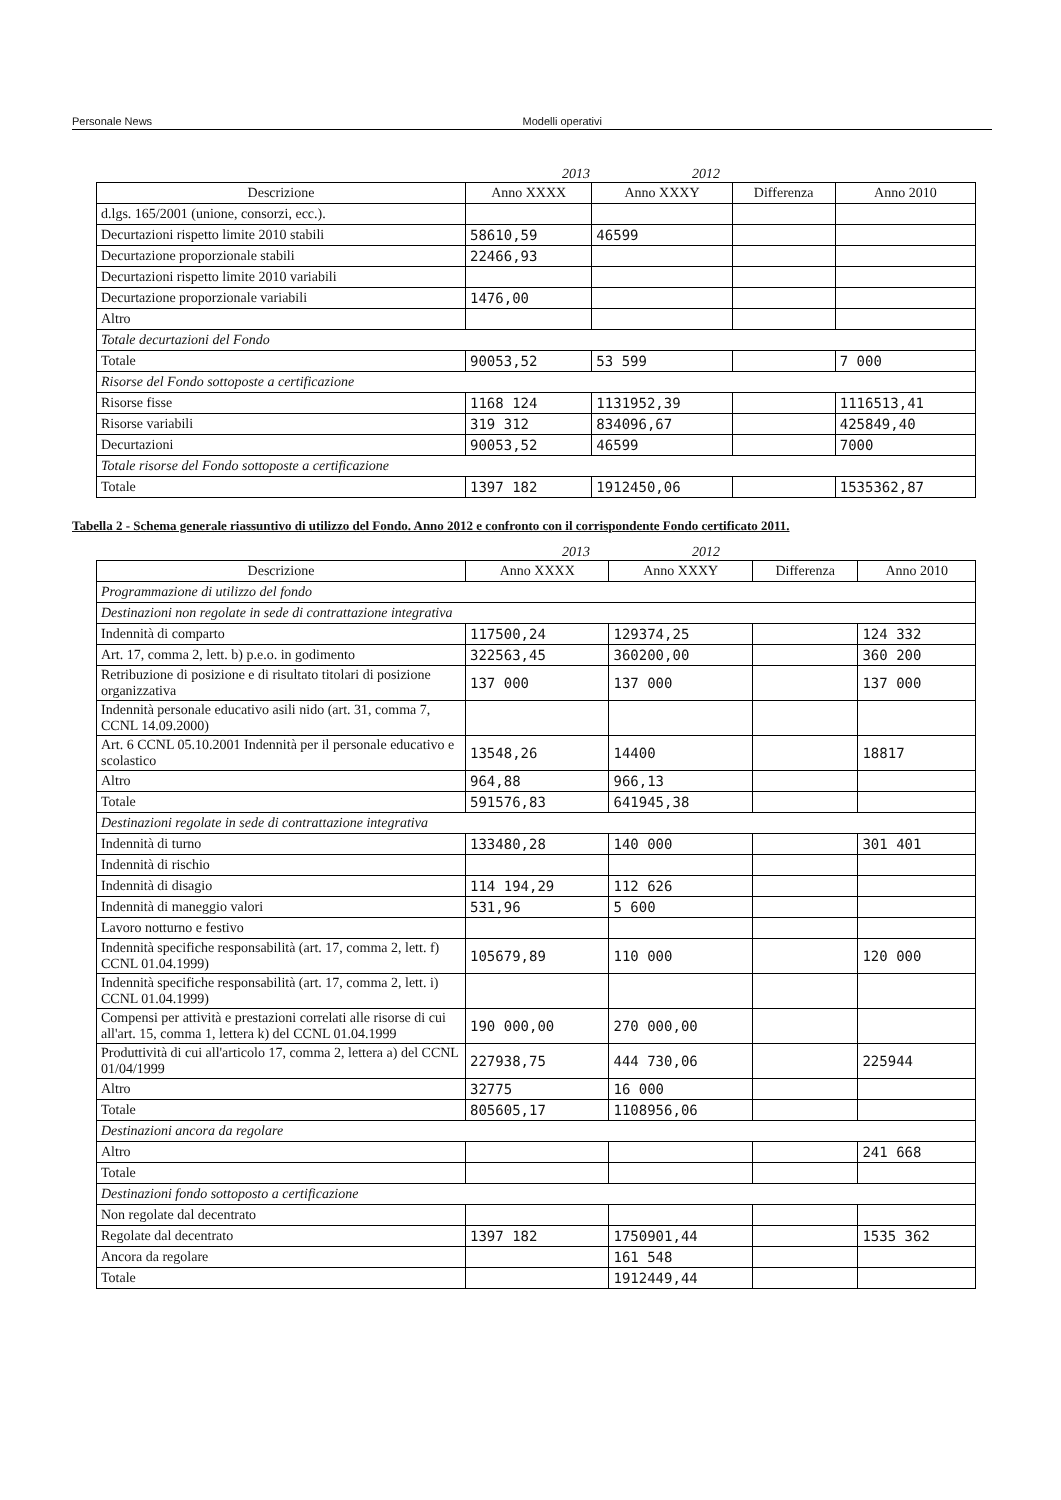Personale News Modelli operativi
2013 2012
| Descrizione | Anno XXXX | Anno XXXY | Differenza | Anno 2010 |
| --- | --- | --- | --- | --- |
| d.lgs. 165/2001 (unione, consorzi, ecc.). | | | | |
| Decurtazioni rispetto limite 2010 stabili | 58610,59 | 46599 | | |
| Decurtazione proporzionale stabili | 22466,93 | | | |
| Decurtazioni rispetto limite 2010 variabili | | | | |
| Decurtazione proporzionale variabili | 1476,00 | | | |
| Altro | | | | |
| Totale decurtazioni del Fondo | | | | |
| Totale | 90053,52 | 53 599 | | 7 000 |
| Risorse del Fondo sottoposte a certificazione | | | | |
| Risorse fisse | 1168 124 | 1131952,39 | | 1116513,41 |
| Risorse variabili | 319 312 | 834096,67 | | 425849,40 |
| Decurtazioni | 90053,52 | 46599 | | 7000 |
| Totale risorse del Fondo sottoposte a certificazione | | | | |
| Totale | 1397 182 | 1912450,06 | | 1535362,87 |
Tabella 2 - Schema generale riassuntivo di utilizzo del Fondo. Anno 2012 e confronto con il corrispondente Fondo certificato 2011.
2013 2012
| Descrizione | Anno XXXX | Anno XXXY | Differenza | Anno 2010 |
| --- | --- | --- | --- | --- |
| Programmazione di utilizzo del fondo | | | | |
| Destinazioni non regolate in sede di contrattazione integrativa | | | | |
| Indennità di comparto | 117500,24 | 129374,25 | | 124 332 |
| Art. 17, comma 2, lett. b) p.e.o. in godimento | 322563,45 | 360200,00 | | 360 200 |
| Retribuzione di posizione e di risultato titolari di posizione organizzativa | 137 000 | 137 000 | | 137 000 |
| Indennità personale educativo asili nido (art. 31, comma 7, CCNL 14.09.2000) | | | | |
| Art. 6 CCNL 05.10.2001 Indennità per il personale educativo e scolastico | 13548,26 | 14400 | | 18817 |
| Altro | 964,88 | 966,13 | | |
| Totale | 591576,83 | 641945,38 | | |
| Destinazioni regolate in sede di contrattazione integrativa | | | | |
| Indennità di turno | 133480,28 | 140 000 | | 301 401 |
| Indennità di rischio | | | | |
| Indennità di disagio | 114 194,29 | 112 626 | | |
| Indennità di maneggio valori | 531,96 | 5 600 | | |
| Lavoro notturno e festivo | | | | |
| Indennità specifiche responsabilità (art. 17, comma 2, lett. f) CCNL 01.04.1999) | 105679,89 | 110 000 | | 120 000 |
| Indennità specifiche responsabilità (art. 17, comma 2, lett. i) CCNL 01.04.1999) | | | | |
| Compensi per attività e prestazioni correlati alle risorse di cui all'art. 15, comma 1, lettera k) del CCNL 01.04.1999 | 190 000,00 | 270 000,00 | | |
| Produttività di cui all'articolo 17, comma 2, lettera a) del CCNL 01/04/1999 | 227938,75 | 444 730,06 | | 225944 |
| Altro | 32775 | 16 000 | | |
| Totale | 805605,17 | 1108956,06 | | |
| Destinazioni ancora da regolare | | | | |
| Altro | | | | 241 668 |
| Totale | | | | |
| Destinazioni fondo sottoposto a certificazione | | | | |
| Non regolate dal decentrato | | | | |
| Regolate dal decentrato | 1397 182 | 1750901,44 | | 1535 362 |
| Ancora da regolare | | 161 548 | | |
| Totale | | 1912449,44 | | |